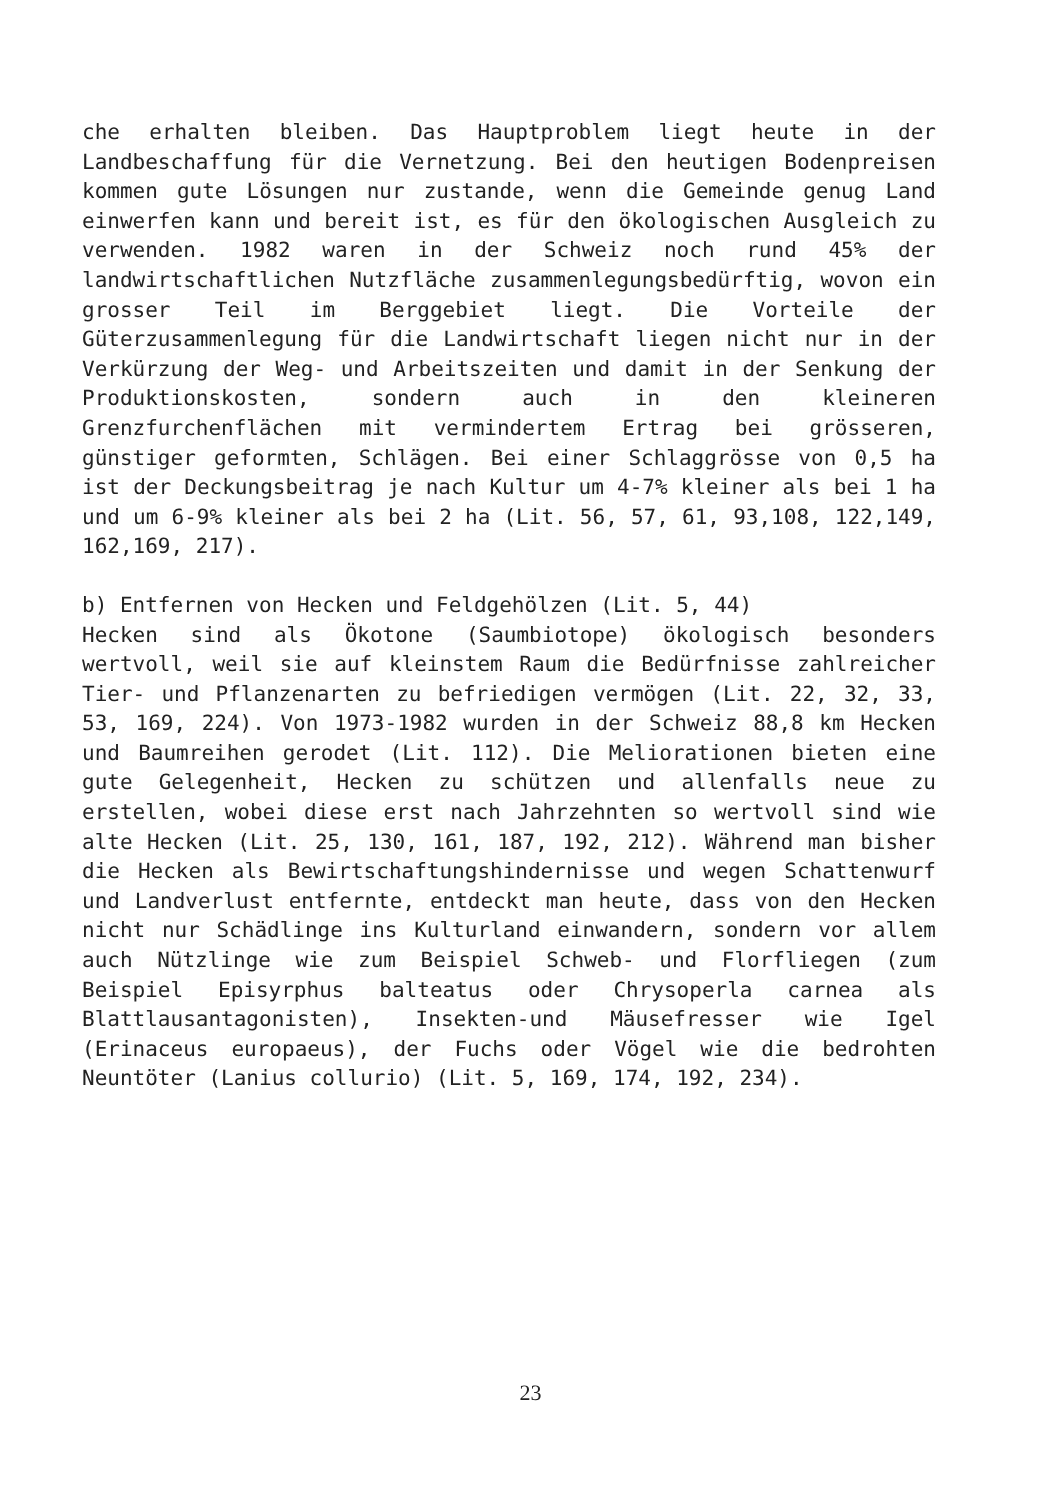che erhalten bleiben. Das Hauptproblem liegt heute in der Landbeschaffung für die Vernetzung. Bei den heutigen Bodenpreisen kommen gute Lösungen nur zustande, wenn die Gemeinde genug Land einwerfen kann und bereit ist, es für den ökologischen Ausgleich zu verwenden. 1982 waren in der Schweiz noch rund 45% der landwirtschaftlichen Nutzfläche zusammenlegungsbedürftig, wovon ein grosser Teil im Berggebiet liegt. Die Vorteile der Güterzusammenlegung für die Landwirtschaft liegen nicht nur in der Verkürzung der Weg- und Arbeitszeiten und damit in der Senkung der Produktionskosten, sondern auch in den kleineren Grenzfurchenflächen mit vermindertem Ertrag bei grösseren, günstiger geformten, Schlägen. Bei einer Schlaggrösse von 0,5 ha ist der Deckungsbeitrag je nach Kultur um 4-7% kleiner als bei 1 ha und um 6-9% kleiner als bei 2 ha (Lit. 56, 57, 61, 93,108, 122,149, 162,169, 217).
b) Entfernen von Hecken und Feldgehölzen (Lit. 5, 44)
Hecken sind als Ökotone (Saumbiotope) ökologisch besonders wertvoll, weil sie auf kleinstem Raum die Bedürfnisse zahlreicher Tier- und Pflanzenarten zu befriedigen vermögen (Lit. 22, 32, 33, 53, 169, 224). Von 1973-1982 wurden in der Schweiz 88,8 km Hecken und Baumreihen gerodet (Lit. 112). Die Meliorationen bieten eine gute Gelegenheit, Hecken zu schützen und allenfalls neue zu erstellen, wobei diese erst nach Jahrzehnten so wertvoll sind wie alte Hecken (Lit. 25, 130, 161, 187, 192, 212). Während man bisher die Hecken als Bewirtschaftungshindernisse und wegen Schattenwurf und Landverlust entfernte, entdeckt man heute, dass von den Hecken nicht nur Schädlinge ins Kulturland einwandern, sondern vor allem auch Nützlinge wie zum Beispiel Schweb- und Florfliegen (zum Beispiel Episyrphus balteatus oder Chrysoperla carnea als Blattlausantagonisten), Insekten-und Mäusefresser wie Igel (Erinaceus europaeus), der Fuchs oder Vögel wie die bedrohten Neuntöter (Lanius collurio) (Lit. 5, 169, 174, 192, 234).
23